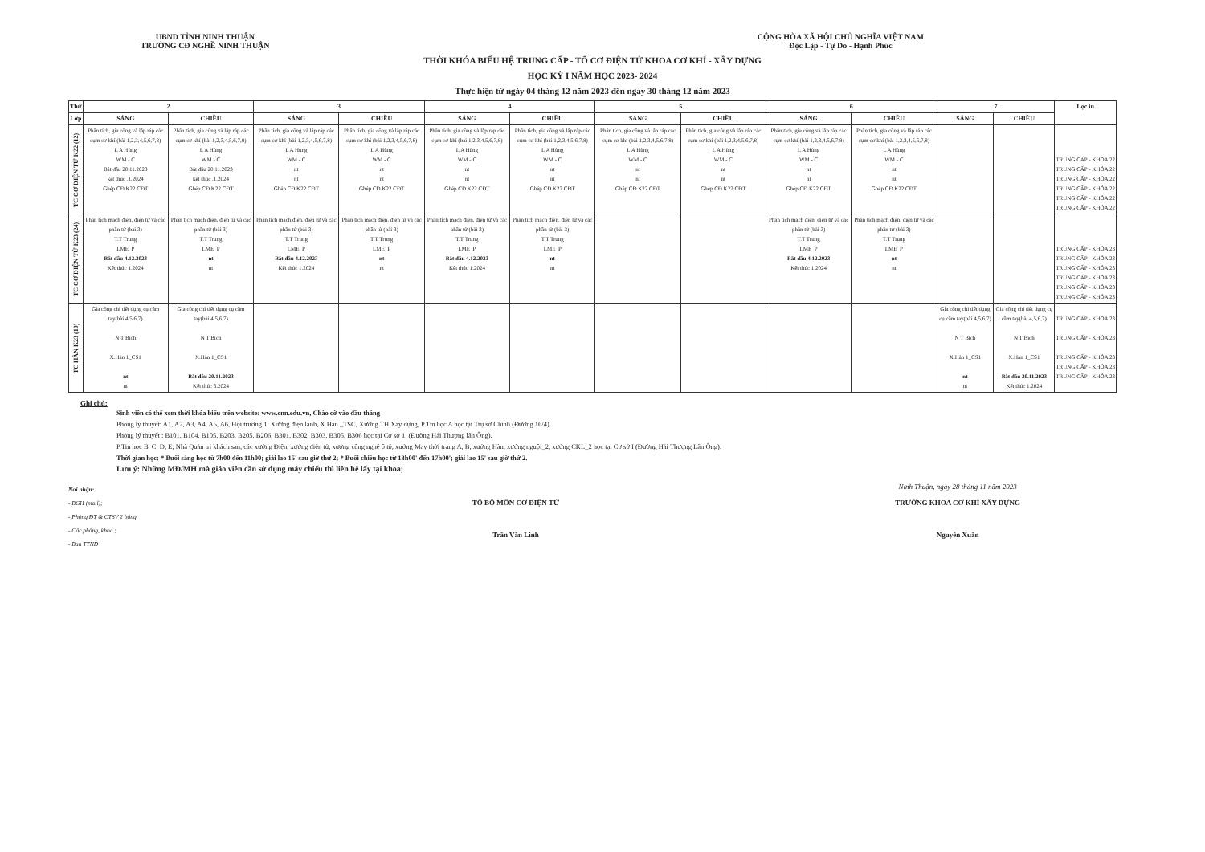UBND TỈNH NINH THUẬN
TRƯỜNG CĐ NGHỀ NINH THUẬN
CỘNG HÒA XÃ HỘI CHỦ NGHĨA VIỆT NAM
Độc Lập - Tự Do - Hạnh Phúc
THỜI KHÓA BIỂU HỆ TRUNG CẤP - TỔ CƠ ĐIỆN TỬ KHOA CƠ KHÍ - XÂY DỰNG
HỌC KỲ I NĂM HỌC 2023- 2024
Thực hiện từ ngày 04 tháng 12 năm 2023 đến ngày 30 tháng 12 năm 2023
| Thứ | 2 | | 3 | | 4 | | 5 | | 6 | | 7 | | Lọc in |
| --- | --- | --- | --- | --- | --- | --- | --- | --- | --- | --- | --- | --- | --- |
| Lớp | SÁNG | CHIỀU | SÁNG | CHIỀU | SÁNG | CHIỀU | SÁNG | CHIỀU | SÁNG | CHIỀU | SÁNG | CHIỀU | |
| TC CƠ ĐIỆN TỬ K22 (12) | Phân tích, gia công và lắp ráp các cụm cơ khí (bài 1,2,3,4,5,6,7,8) L A Hùng WM - C Bắt đầu 20.11.2023 kết thúc .1.2024 Ghép CĐ K22 CĐT | Phân tích, gia công và lắp ráp các cụm cơ khí (bài 1,2,3,4,5,6,7,8) L A Hùng WM - C Bắt đầu 20.11.2023 kết thúc .1.2024 Ghép CĐ K22 CĐT | Phân tích, gia công và lắp ráp các cụm cơ khí (bài 1,2,3,4,5,6,7,8) L A Hùng WM - C nt nt Ghép CĐ K22 CĐT | Phân tích, gia công và lắp ráp các cụm cơ khí (bài 1,2,3,4,5,6,7,8) L A Hùng WM - C nt nt Ghép CĐ K22 CĐT | Phân tích, gia công và lắp ráp các cụm cơ khí (bài 1,2,3,4,5,6,7,8) L A Hùng WM - C nt nt Ghép CĐ K22 CĐT | Phân tích, gia công và lắp ráp các cụm cơ khí (bài 1,2,3,4,5,6,7,8) L A Hùng WM - C nt nt Ghép CĐ K22 CĐT | Phân tích, gia công và lắp ráp các cụm cơ khí (bài 1,2,3,4,5,6,7,8) L A Hùng WM - C nt nt Ghép CĐ K22 CĐT | Phân tích, gia công và lắp ráp các cụm cơ khí (bài 1,2,3,4,5,6,7,8) L A Hùng WM - C nt nt Ghép CĐ K22 CĐT | Phân tích, gia công và lắp ráp các cụm cơ khí (bài 1,2,3,4,5,6,7,8) L A Hùng WM - C nt nt Ghép CĐ K22 CĐT | Phân tích, gia công và lắp ráp các cụm cơ khí (bài 1,2,3,4,5,6,7,8) L A Hùng WM - C nt nt Ghép CĐ K22 CĐT | | | TRUNG CẤP - KHÓA 22 TRUNG CẤP - KHÓA 22 TRUNG CẤP - KHÓA 22 TRUNG CẤP - KHÓA 22 TRUNG CẤP - KHÓA 22 TRUNG CẤP - KHÓA 22 |
| TC CƠ ĐIỆN TỬ K23 (24) | Phân tích mạch điện, điện tử và các phần tử (bài 3) T.T Trung LME_P Bắt đầu 4.12.2023 Kết thúc 1.2024 | Phân tích mạch điện, điện tử và các phần tử (bài 3) T.T Trung LME_P nt nt | Phân tích mạch điện, điện tử và các phần tử (bài 3) T.T Trung LME_P Bắt đầu 4.12.2023 Kết thúc 1.2024 | Phân tích mạch điện, điện tử và các phần tử (bài 3) T.T Trung LME_P nt nt | Phân tích mạch điện, điện tử và các phần tử (bài 3) T.T Trung LME_P Bắt đầu 4.12.2023 Kết thúc 1.2024 | Phân tích mạch điện, điện tử và các phần tử (bài 3) T.T Trung LME_P nt nt | | | Phân tích mạch điện, điện tử và các phần tử (bài 3) T.T Trung LME_P Bắt đầu 4.12.2023 Kết thúc 1.2024 | Phân tích mạch điện, điện tử và các phần tử (bài 3) T.T Trung LME_P nt nt | | | TRUNG CẤP - KHÓA 23 TRUNG CẤP - KHÓA 23 TRUNG CẤP - KHÓA 23 TRUNG CẤP - KHÓA 23 TRUNG CẤP - KHÓA 23 TRUNG CẤP - KHÓA 23 |
| TC HÀN K23 (10) | Gia công chi tiết dụng cụ cầm tay(bài 4,5,6,7) N T Bích X.Hàn 1_CS1 nt nt | Gia công chi tiết dụng cụ cầm tay(bài 4,5,6,7) N T Bích X.Hàn 1_CS1 Bắt đầu 20.11.2023 Kết thúc 3.2024 | | | | | | | | | Gia công chi tiết dụng cụ cầm tay(bài 4,5,6,7) N T Bích X.Hàn 1_CS1 nt nt | Gia công chi tiết dụng cụ cầm tay(bài 4,5,6,7) N T Bích X.Hàn 1_CS1 Bắt đầu 20.11.2023 Kết thúc 1.2024 | TRUNG CẤP - KHÓA 23 TRUNG CẤP - KHÓA 23 TRUNG CẤP - KHÓA 23 TRUNG CẤP - KHÓA 23 TRUNG CẤP - KHÓA 23 |
Ghi chú:
Sinh viên có thể xem thời khóa biểu trên website: www.cnn.edu.vn, Chào cờ vào đầu tháng
Phòng lý thuyết: A1, A2, A3, A4, A5, A6, Hội trường 1; Xưởng điện lạnh, X.Hàn _TSC, Xưởng TH Xây dựng, P.Tin học A học tại Trụ sở Chính (Đường 16/4).
Phòng lý thuyết : B101, B104, B105, B203, B205, B206, B301, B302, B303, B305, B306 học tại Cơ sở 1. (Đường Hải Thượng lãn Ông).
P.Tin học B, C, D, E; Nhà Quản trị khách sạn, các xưởng Điện, xưởng điện tử, xưởng công nghệ ô tô, xưởng May thời trang A, B, xưởng Hàn, xưởng nguội_2, xưởng CKL_2 học tại Cơ sở I (Đường Hải Thượng Lãn Ông).
Thời gian học: * Buổi sáng học từ 7h00 đến 11h00; giải lao 15' sau giờ thứ 2; * Buổi chiều học từ 13h00' đến 17h00'; giải lao 15' sau giờ thứ 2.
Lưu ý: Những MĐ/MH mà giáo viên cần sử dụng máy chiếu thì liên hệ lấy tại khoa;
Nơi nhận:
- BGH (mail);
- Phòng ĐT & CTSV 2 bảng
- Các phòng, khoa ;
- Ban TTND
TỔ BỘ MÔN CƠ ĐIỆN TỬ
Trần Văn Linh
Ninh Thuận, ngày 28 tháng 11 năm 2023
TRƯỞNG KHOA CƠ KHÍ XÂY DỰNG
Nguyễn Xuân